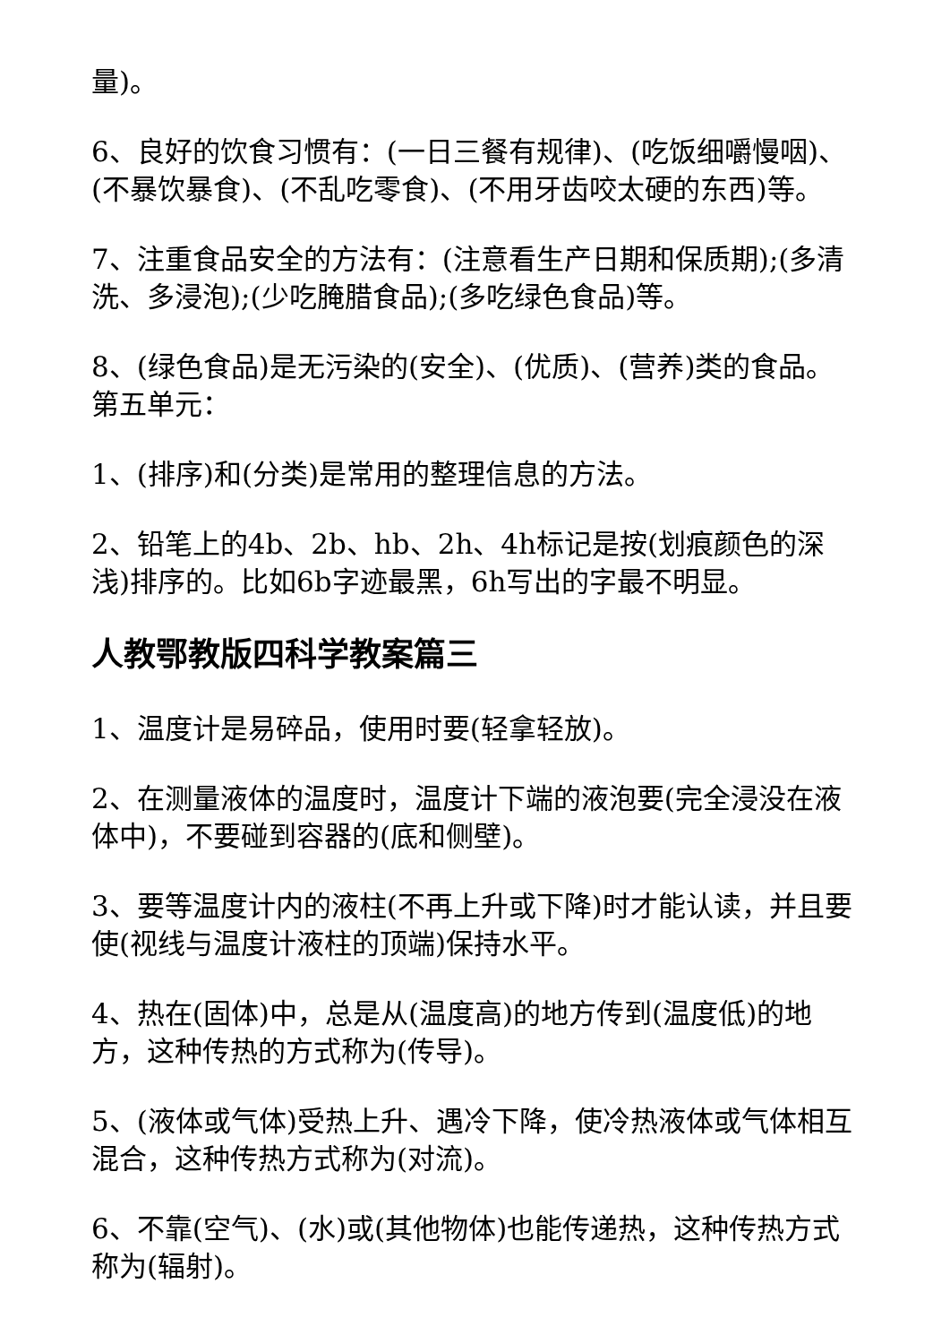量)。
6、良好的饮食习惯有：(一日三餐有规律)、(吃饭细嚼慢咽)、(不暴饮暴食)、(不乱吃零食)、(不用牙齿咬太硬的东西)等。
7、注重食品安全的方法有：(注意看生产日期和保质期);(多清洗、多浸泡);(少吃腌腊食品);(多吃绿色食品)等。
8、(绿色食品)是无污染的(安全)、(优质)、(营养)类的食品。
第五单元：
1、(排序)和(分类)是常用的整理信息的方法。
2、铅笔上的4b、2b、hb、2h、4h标记是按(划痕颜色的深浅)排序的。比如6b字迹最黑，6h写出的字最不明显。
人教鄂教版四科学教案篇三
1、温度计是易碎品，使用时要(轻拿轻放)。
2、在测量液体的温度时，温度计下端的液泡要(完全浸没在液体中)，不要碰到容器的(底和侧壁)。
3、要等温度计内的液柱(不再上升或下降)时才能认读，并且要使(视线与温度计液柱的顶端)保持水平。
4、热在(固体)中，总是从(温度高)的地方传到(温度低)的地方，这种传热的方式称为(传导)。
5、(液体或气体)受热上升、遇冷下降，使冷热液体或气体相互混合，这种传热方式称为(对流)。
6、不靠(空气)、(水)或(其他物体)也能传递热，这种传热方式称为(辐射)。